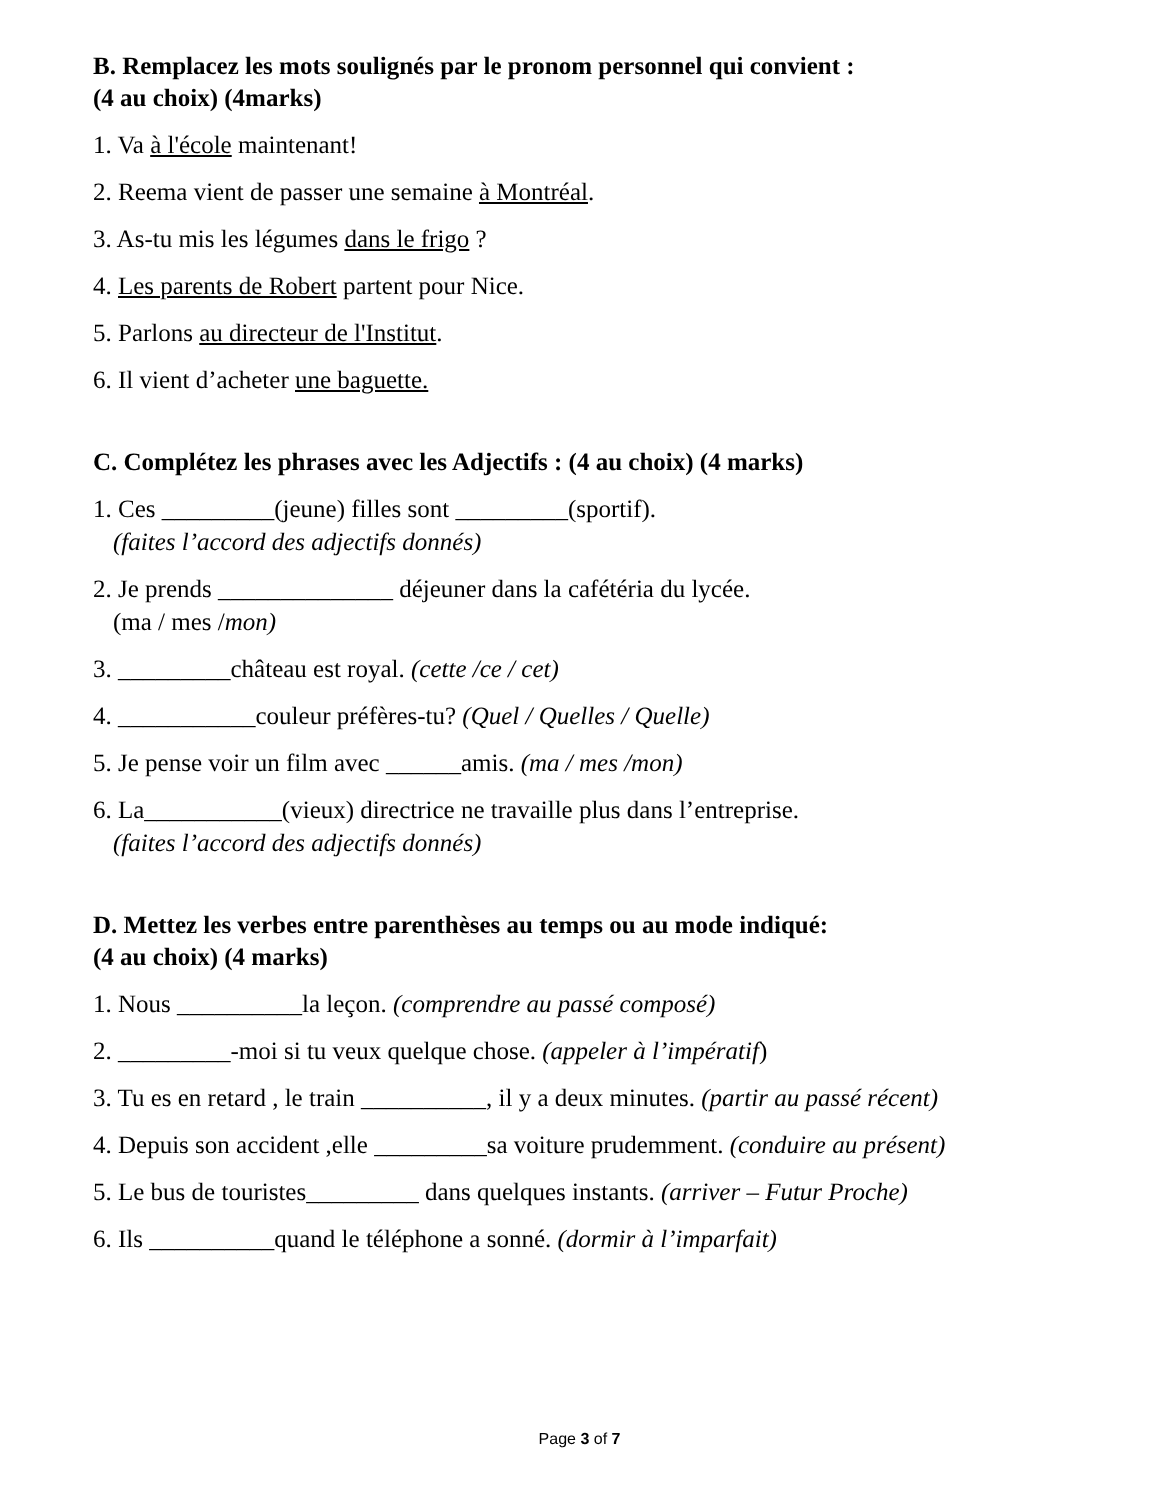B. Remplacez les mots soulignés par le pronom personnel qui convient :
(4 au choix) (4marks)
1. Va à l'école maintenant!
2. Reema vient de passer une semaine à Montréal.
3. As-tu mis les légumes dans le frigo ?
4. Les parents de Robert partent pour Nice.
5. Parlons au directeur de l'Institut.
6. Il vient d’acheter une baguette.
C. Complétez les phrases avec les Adjectifs : (4 au choix) (4 marks)
1. Ces _________(jeune) filles sont _________(sportif).
(faites l’accord des adjectifs donnés)
2. Je prends ______________ déjeuner dans la cafétéria du lycée.
(ma / mes /mon)
3. _________château est royal. (cette /ce / cet)
4. ___________couleur préfères-tu? (Quel / Quelles / Quelle)
5. Je pense voir un film avec ______amis. (ma / mes /mon)
6. La___________(vieux) directrice ne travaille plus dans l’entreprise.
(faites l’accord des adjectifs donnés)
D. Mettez les verbes entre parenthèses au temps ou au mode indiqué:
(4 au choix) (4 marks)
1. Nous __________la leçon. (comprendre au passé composé)
2. _________-moi si tu veux quelque chose. (appeler à l’impératif)
3. Tu es en retard , le train __________, il y a deux minutes. (partir au passé récent)
4. Depuis son accident ,elle _________sa voiture prudemment. (conduire au présent)
5. Le bus de touristes_________ dans quelques instants. (arriver – Futur Proche)
6. Ils __________quand le téléphone a sonné. (dormir à l’imparfait)
Page 3 of 7